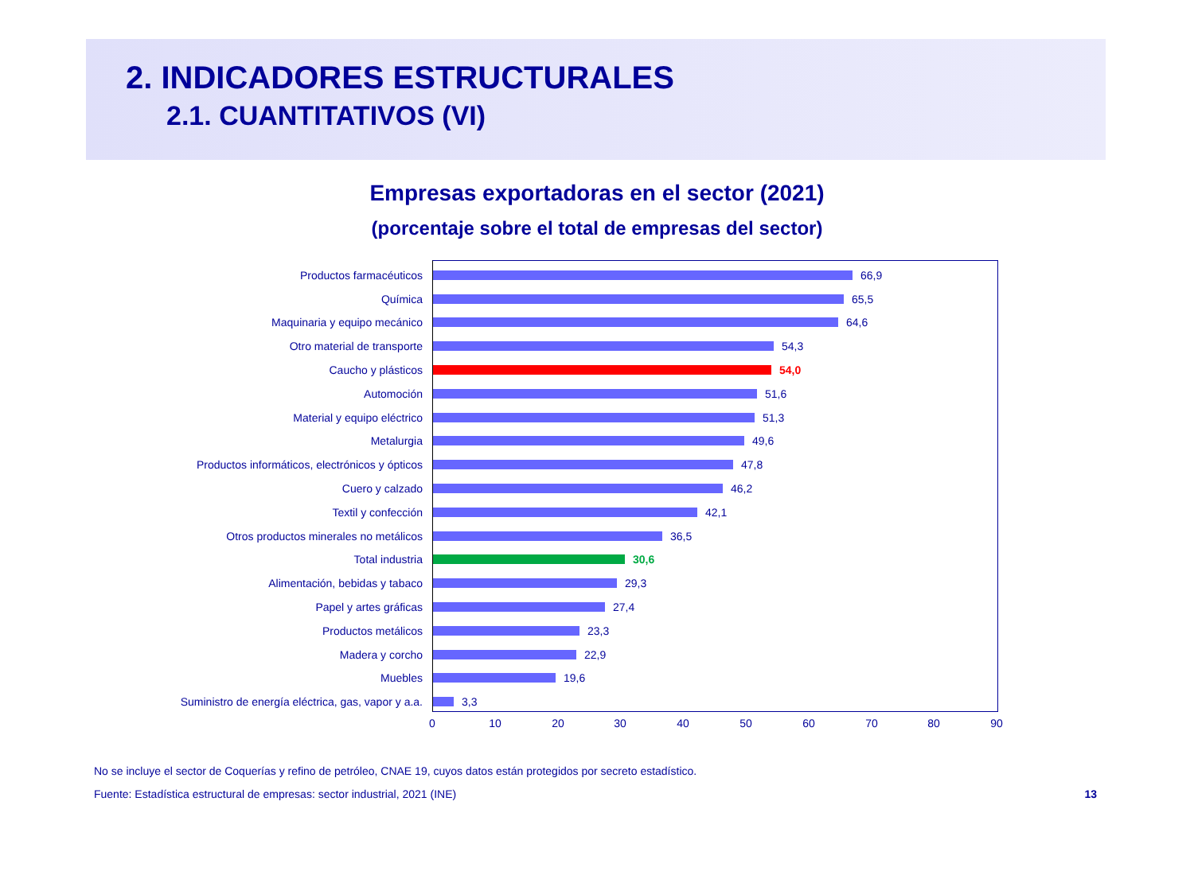2. INDICADORES ESTRUCTURALES
2.1. CUANTITATIVOS (VI)
Empresas exportadoras en el sector (2021)
(porcentaje sobre el total de empresas del sector)
Productos farmacéuticos 66,9
Química 65,5
Maquinaria y equipo mecánico 64,6
Otro material de transporte 54,3
Caucho y plásticos 54,0
Automoción 51,6
Material y equipo eléctrico 51,3
Metalurgia 49,6
Productos informáticos, electrónicos y ópticos 47,8
Cuero y calzado 46,2
Textil y confección 42,1
Otros productos minerales no metálicos 36,5
Total industria 30,6
Alimentación, bebidas y tabaco 29,3
Papel y artes gráficas 27,4
Productos metálicos 23,3
Madera y corcho 22,9
Muebles 19,6
Suministro de energía eléctrica, gas, vapor y a.a. 3,3
0 10 20 30 40 50 60 70 80 90
No se incluye el sector de Coquerías y refino de petróleo, CNAE 19, cuyos datos están protegidos por secreto estadístico.
Fuente: Estadística estructural de empresas: sector industrial, 2021 (INE) 13